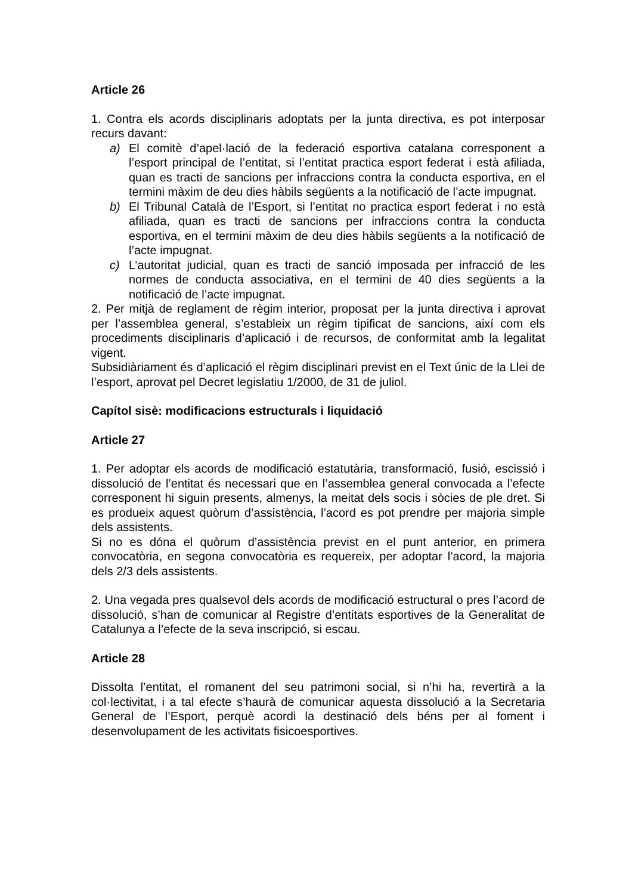Article 26
1. Contra els acords disciplinaris adoptats per la junta directiva, es pot interposar recurs davant:
a) El comitè d’apel·lació de la federació esportiva catalana corresponent a l’esport principal de l’entitat, si l’entitat practica esport federat i està afiliada, quan es tracti de sancions per infraccions contra la conducta esportiva, en el termini màxim de deu dies hàbils següents a la notificació de l’acte impugnat.
b) El Tribunal Català de l’Esport, si l’entitat no practica esport federat i no està afiliada, quan es tracti de sancions per infraccions contra la conducta esportiva, en el termini màxim de deu dies hàbils següents a la notificació de l’acte impugnat.
c) L’autoritat judicial, quan es tracti de sanció imposada per infracció de les normes de conducta associativa, en el termini de 40 dies següents a la notificació de l’acte impugnat.
2. Per mitjà de reglament de règim interior, proposat per la junta directiva i aprovat per l’assemblea general, s’estableix un règim tipificat de sancions, així com els procediments disciplinaris d’aplicació i de recursos, de conformitat amb la legalitat vigent.
Subsidiàriament és d’aplicació el règim disciplinari previst en el Text únic de la Llei de l’esport, aprovat pel Decret legislatiu 1/2000, de 31 de juliol.
Capítol sisè: modificacions estructurals i liquidació
Article 27
1. Per adoptar els acords de modificació estatutària, transformació, fusió, escissió i dissolució de l’entitat és necessari que en l’assemblea general convocada a l’efecte corresponent hi siguin presents, almenys, la meitat dels socis i sòcies de ple dret. Si es produeix aquest quòrum d’assistència, l’acord es pot prendre per majoria simple dels assistents.
Si no es dóna el quòrum d’assistència previst en el punt anterior, en primera convocatòria, en segona convocatòria es requereix, per adoptar l’acord, la majoria dels 2/3 dels assistents.
2. Una vegada pres qualsevol dels acords de modificació estructural o pres l’acord de dissolució, s’han de comunicar al Registre d’entitats esportives de la Generalitat de Catalunya a l’efecte de la seva inscripció, si escau.
Article 28
Dissolta l’entitat, el romanent del seu patrimoni social, si n’hi ha, revertirà a la col·lectivitat, i a tal efecte s’haurà de comunicar aquesta dissolució a la Secretaria General de l’Esport, perquè acordi la destinació dels béns per al foment i desenvolupament de les activitats fisicoesportives.